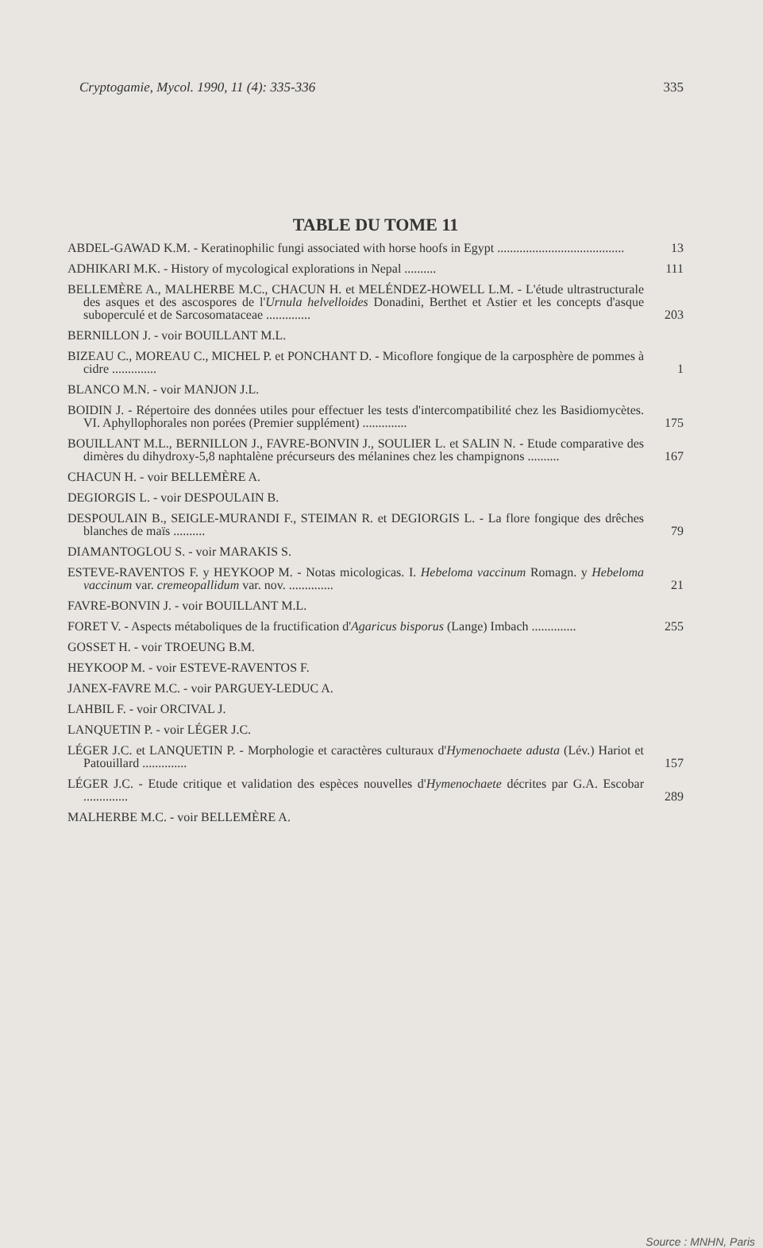Cryptogamie, Mycol. 1990, 11 (4): 335-336 335
TABLE DU TOME 11
ABDEL-GAWAD K.M. - Keratinophilic fungi associated with horse hoofs in Egypt ........................................
13
ADHIKARI M.K. - History of mycological explorations in Nepal ..........
111
BELLEMÈRE A., MALHERBE M.C., CHACUN H. et MELÉNDEZ-HOWELL L.M. - L'étude ultrastructurale des asques et des ascospores de l'Urnula helvelloides Donadini, Berthet et Astier et les concepts d'asque suboperculé et de Sarcosomataceae ..............
203
BERNILLON J. - voir BOUILLANT M.L.
BIZEAU C., MOREAU C., MICHEL P. et PONCHANT D. - Micoflore fongique de la carposphère de pommes à cidre ..............
1
BLANCO M.N. - voir MANJON J.L.
BOIDIN J. - Répertoire des données utiles pour effectuer les tests d'intercompatibilité chez les Basidiomycètes. VI. Aphyllophorales non porées (Premier supplément) ..............
175
BOUILLANT M.L., BERNILLON J., FAVRE-BONVIN J., SOULIER L. et SALIN N. - Etude comparative des dimères du dihydroxy-5,8 naphtalène précurseurs des mélanines chez les champignons ..........
167
CHACUN H. - voir BELLEMÈRE A.
DEGIORGIS L. - voir DESPOULAIN B.
DESPOULAIN B., SEIGLE-MURANDI F., STEIMAN R. et DEGIORGIS L. - La flore fongique des drêches blanches de maïs ..........
79
DIAMANTOGLOU S. - voir MARAKIS S.
ESTEVE-RAVENTOS F. y HEYKOOP M. - Notas micologicas. I. Hebeloma vaccinum Romagn. y Hebeloma vaccinum var. cremeopallidum var. nov. ..............
21
FAVRE-BONVIN J. - voir BOUILLANT M.L.
FORET V. - Aspects métaboliques de la fructification d'Agaricus bisporus (Lange) Imbach ..............
255
GOSSET H. - voir TROEUNG B.M.
HEYKOOP M. - voir ESTEVE-RAVENTOS F.
JANEX-FAVRE M.C. - voir PARGUEY-LEDUC A.
LAHBIL F. - voir ORCIVAL J.
LANQUETIN P. - voir LÉGER J.C.
LÉGER J.C. et LANQUETIN P. - Morphologie et caractères culturaux d'Hymenochaete adusta (Lév.) Hariot et Patouillard ..............
157
LÉGER J.C. - Etude critique et validation des espèces nouvelles d'Hymenochaete décrites par G.A. Escobar ..............
289
MALHERBE M.C. - voir BELLEMÈRE A.
Source : MNHN, Paris